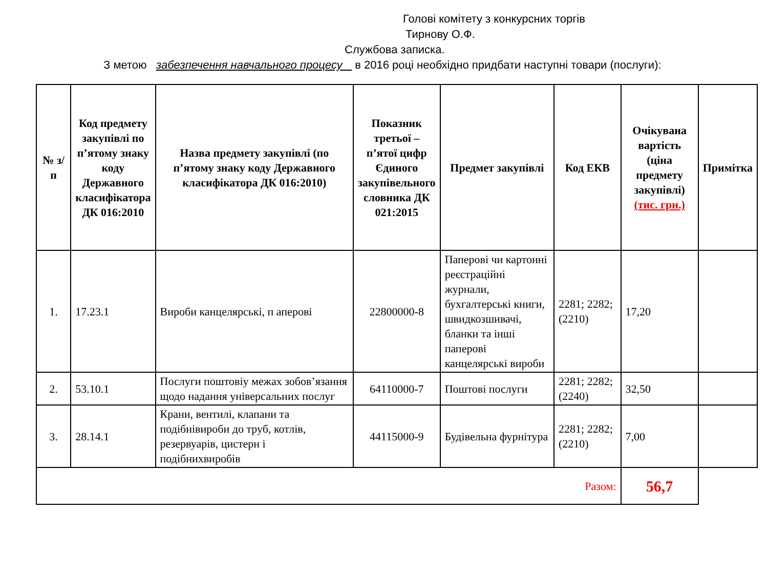Голові комітету з конкурсних торгів
Тирнову О.Ф.
Службова записка.
З метою забезпечення навчального процесу в 2016 році необхідно придбати наступні товари (послуги):
| № з/п | Код предмету закупівлі по п’ятому знаку коду Державного класифікатора ДК 016:2010 | Назва предмету закупівлі (по п’ятому знаку коду Державного класифікатора ДК 016:2010) | Показник третьої – п’ятої цифр Єдиного закупівельного словника ДК 021:2015 | Предмет закупівлі | Код ЕКВ | Очікувана вартість (ціна предмету закупівлі) (тис. грн.) | Примітка |
| --- | --- | --- | --- | --- | --- | --- | --- |
| 1. | 17.23.1 | Вироби канцелярські, п аперові | 22800000-8 | Паперові чи картонні реєстраційні журнали, бухгалтерські книги, швидкозшивачі, бланки та інші паперові канцелярські вироби | 2281; 2282; (2210) | 17,20 | |
| 2. | 53.10.1 | Послуги поштовіу межах зобов’язання щодо надання універсальних послуг | 64110000-7 | Поштові послуги | 2281; 2282; (2240) | 32,50 | |
| 3. | 28.14.1 | Крани, вентилі, клапани та подібнівироби до труб, котлів, резервуарів, цистерн і подібнихвиробів | 44115000-9 | Будівельна фурнітура | 2281; 2282; (2210) | 7,00 | |
| Разом: | | | | | | 56,7 | |